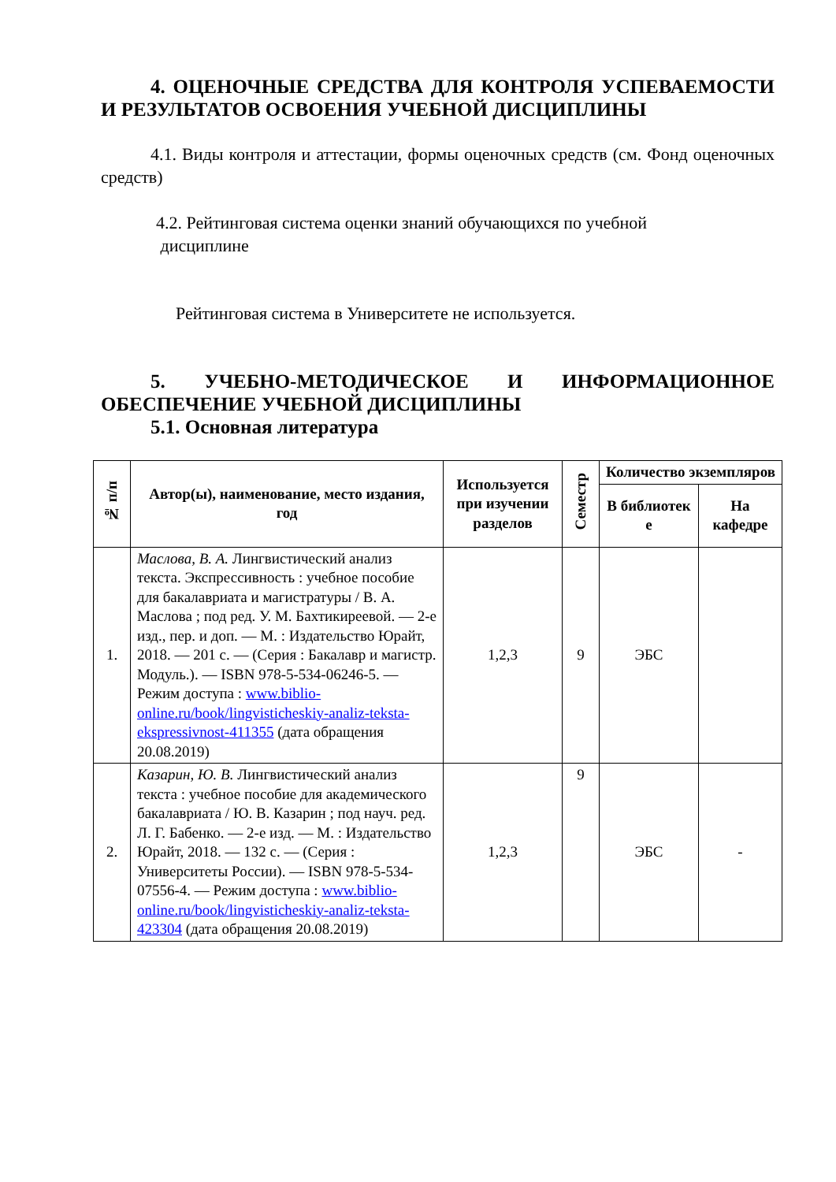4. ОЦЕНОЧНЫЕ СРЕДСТВА ДЛЯ КОНТРОЛЯ УСПЕВАЕМОСТИ И РЕЗУЛЬТАТОВ ОСВОЕНИЯ УЧЕБНОЙ ДИСЦИПЛИНЫ
4.1. Виды контроля и аттестации, формы оценочных средств (см. Фонд оценочных средств)
4.2. Рейтинговая система оценки знаний обучающихся по учебной
дисциплине
Рейтинговая система в Университете не используется.
5. УЧЕБНО-МЕТОДИЧЕСКОЕ И ИНФОРМАЦИОННОЕ ОБЕСПЕЧЕНИЕ УЧЕБНОЙ ДИСЦИПЛИНЫ
5.1. Основная литература
| № п/п | Автор(ы), наименование, место издания, год | Используется при изучении разделов | Семестр | Количество экземпляров | |
| --- | --- | --- | --- | --- | --- |
| | | | | В библиотек е | На кафедре |
| 1. | Маслова, В. А. Лингвистический анализ текста. Экспрессивность : учебное пособие для бакалавриата и магистратуры / В. А. Маслова ; под ред. У. М. Бахтикиреевой. — 2-е изд., пер. и доп. — М. : Издательство Юрайт, 2018. — 201 с. — (Серия : Бакалавр и магистр. Модуль.). — ISBN 978-5-534-06246-5. — Режим доступа : www.biblio-online.ru/book/lingvisticheskiy-analiz-teksta-ekspressivnost-411355 (дата обращения 20.08.2019) | 1,2,3 | 9 | ЭБС | |
| 2. | Казарин, Ю. В. Лингвистический анализ текста : учебное пособие для академического бакалавриата / Ю. В. Казарин ; под науч. ред. Л. Г. Бабенко. — 2-е изд. — М. : Издательство Юрайт, 2018. — 132 с. — (Серия : Университеты России). — ISBN 978-5-534-07556-4. — Режим доступа : www.biblio-online.ru/book/lingvisticheskiy-analiz-teksta-423304 (дата обращения 20.08.2019) | 1,2,3 | 9 | ЭБС | - |